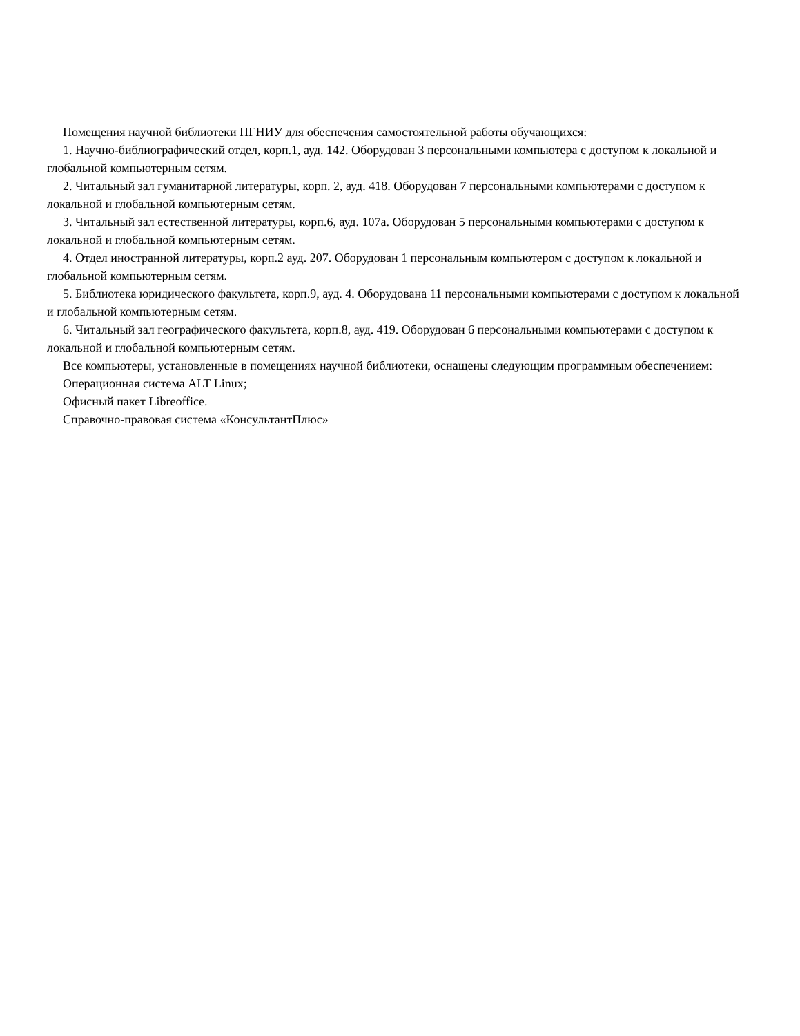Помещения научной библиотеки ПГНИУ для обеспечения самостоятельной работы обучающихся:
1. Научно-библиографический отдел, корп.1, ауд. 142. Оборудован 3 персональными компьютера с доступом к локальной и глобальной компьютерным сетям.
2. Читальный зал гуманитарной литературы, корп. 2, ауд. 418. Оборудован 7 персональными компьютерами с доступом к локальной и глобальной компьютерным сетям.
3. Читальный зал естественной литературы, корп.6, ауд. 107а. Оборудован 5 персональными компьютерами с доступом к локальной и глобальной компьютерным сетям.
4. Отдел иностранной литературы, корп.2 ауд. 207. Оборудован 1 персональным компьютером с доступом к локальной и глобальной компьютерным сетям.
5. Библиотека юридического факультета, корп.9, ауд. 4. Оборудована 11 персональными компьютерами с доступом к локальной и глобальной компьютерным сетям.
6. Читальный зал географического факультета, корп.8, ауд. 419. Оборудован 6 персональными компьютерами с доступом к локальной и глобальной компьютерным сетям.
Все компьютеры, установленные в помещениях научной библиотеки, оснащены следующим программным обеспечением:
Операционная система ALT Linux;
Офисный пакет Libreoffice.
Справочно-правовая система «КонсультантПлюс»